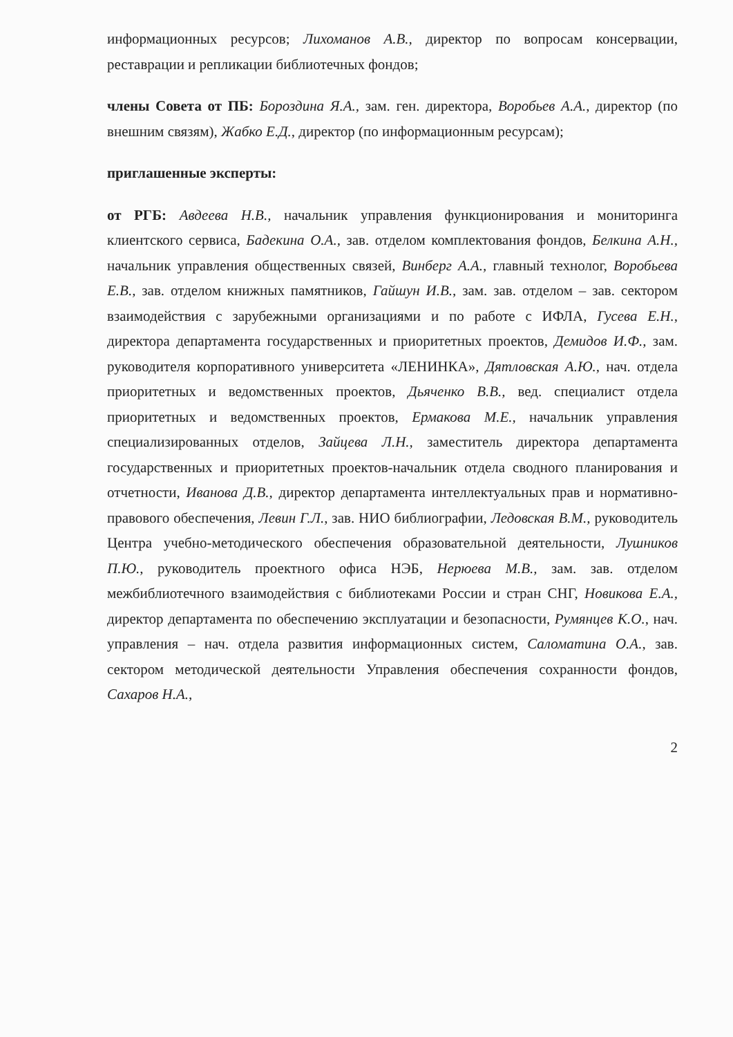информационных ресурсов; Лихоманов А.В., директор по вопросам консервации, реставрации и репликации библиотечных фондов;
члены Совета от ПБ: Бороздина Я.А., зам. ген. директора, Воробьев А.А., директор (по внешним связям), Жабко Е.Д., директор (по информационным ресурсам);
приглашенные эксперты:
от РГБ: Авдеева Н.В., начальник управления функционирования и мониторинга клиентского сервиса, Бадекина О.А., зав. отделом комплектования фондов, Белкина А.Н., начальник управления общественных связей, Винберг А.А., главный технолог, Воробьева Е.В., зав. отделом книжных памятников, Гайшун И.В., зам. зав. отделом – зав. сектором взаимодействия с зарубежными организациями и по работе с ИФЛА, Гусева Е.Н., директора департамента государственных и приоритетных проектов, Демидов И.Ф., зам. руководителя корпоративного университета «ЛЕНИНКА», Дятловская А.Ю., нач. отдела приоритетных и ведомственных проектов, Дьяченко В.В., вед. специалист отдела приоритетных и ведомственных проектов, Ермакова М.Е., начальник управления специализированных отделов, Зайцева Л.Н., заместитель директора департамента государственных и приоритетных проектов-начальник отдела сводного планирования и отчетности, Иванова Д.В., директор департамента интеллектуальных прав и нормативно-правового обеспечения, Левин Г.Л., зав. НИО библиографии, Ледовская В.М., руководитель Центра учебно-методического обеспечения образовательной деятельности, Лушников П.Ю., руководитель проектного офиса НЭБ, Нерюева М.В., зам. зав. отделом межбиблиотечного взаимодействия с библиотеками России и стран СНГ, Новикова Е.А., директор департамента по обеспечению эксплуатации и безопасности, Румянцев К.О., нач. управления – нач. отдела развития информационных систем, Саломатина О.А., зав. сектором методической деятельности Управления обеспечения сохранности фондов, Сахаров Н.А.,
2